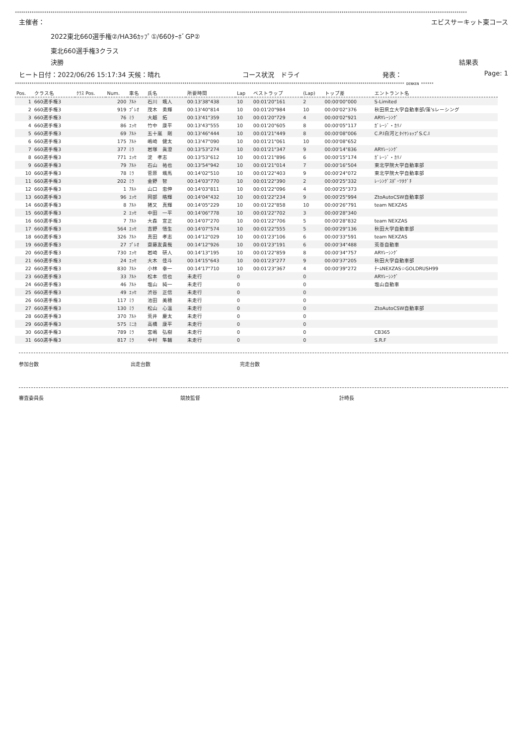************************************************************************************************************************************************************************************************************************
主催者： エビスサーキット東コース
2022東北660選手権②/HA36ｶｯﾌﾟ①/660ﾀｰﾎﾞGP②
東北660選手権3クラス
決勝 結果表
ヒート日付：2022/06/26 15:17:34 天候：晴れ コース状況　ドライ 発表： Page: 1
****************************************************************************************************************************************************************************************** DENKEN ******
| Pos. | クラス名 | ｸﾗｽ Pos. | Num. | 車名 | 氏名 | 所要時間 | Lap | ベストラップ | (Lap) | トップ差 | エントラント名 |
| --- | --- | --- | --- | --- | --- | --- | --- | --- | --- | --- | --- |
| 1 | 660選手権3 | | 200 | ｱﾙﾄ | 石川 颯人 | 00:13'38"438 | 10 | 00:01'20"161 | 2 | 00:00'00"000 | S-Limited |
| 2 | 660選手権3 | | 919 | ﾌﾟﾚｵ | 茂木 勇輝 | 00:13'40"814 | 10 | 00:01'20"984 | 10 | 00:00'02"376 | 秋田県立大学自動車部/藻'sレーシング |
| 3 | 660選手権3 | | 76 | ﾐﾗ | 大越 拓 | 00:13'41"359 | 10 | 00:01'20"729 | 4 | 00:00'02"921 | ARYﾚｰｼﾝｸﾞ |
| 4 | 660選手権3 | | 86 | ｴｯｾ | 竹中 康平 | 00:13'43"555 | 10 | 00:01'20"605 | 8 | 00:00'05"117 | ｶﾞﾚｰｼﾞ・ｶﾘﾉ |
| 5 | 660選手権3 | | 69 | ｱﾙﾄ | 五十嵐 剛 | 00:13'46"444 | 10 | 00:01'21"449 | 8 | 00:00'08"006 | C.P.I白河とﾀｲﾔｼｮｯﾌﾟS.C.I |
| 6 | 660選手権3 | | 175 | ｱﾙﾄ | 嶋崎 健太 | 00:13'47"090 | 10 | 00:01'21"061 | 10 | 00:00'08"652 | |
| 7 | 660選手権3 | | 377 | ﾐﾗ | 岩塚 眞澄 | 00:13'53"274 | 10 | 00:01'21"347 | 9 | 00:00'14"836 | ARYﾚｰｼﾝｸﾞ |
| 8 | 660選手権3 | | 771 | ｴｯｾ | 淀 孝志 | 00:13'53"612 | 10 | 00:01'21"896 | 6 | 00:00'15"174 | ｶﾞﾚｰｼﾞ・ｶﾘﾉ |
| 9 | 660選手権3 | | 79 | ｱﾙﾄ | 石山 祐也 | 00:13'54"942 | 10 | 00:01'21"014 | 7 | 00:00'16"504 | 東北学院大学自動車部 |
| 10 | 660選手権3 | | 78 | ﾐﾗ | 菅原 颯馬 | 00:14'02"510 | 10 | 00:01'22"403 | 9 | 00:00'24"072 | 東北学院大学自動車部 |
| 11 | 660選手権3 | | 202 | ﾐﾗ | 金野 智 | 00:14'03"770 | 10 | 00:01'22"390 | 2 | 00:00'25"332 | ﾚｰｼﾝｸﾞｽﾎﾟｰﾂﾀｸﾞﾁ |
| 12 | 660選手権3 | | 1 | ｱﾙﾄ | 山口 忠伸 | 00:14'03"811 | 10 | 00:01'22"096 | 4 | 00:00'25"373 | |
| 13 | 660選手権3 | | 96 | ｴｯｾ | 岡部 皓輝 | 00:14'04"432 | 10 | 00:01'22"234 | 9 | 00:00'25"994 | ZtoAutoCSW自動車部 |
| 14 | 660選手権3 | | 8 | ｱﾙﾄ | 猪又 真輝 | 00:14'05"229 | 10 | 00:01'22"858 | 10 | 00:00'26"791 | team NEXZAS |
| 15 | 660選手権3 | | 2 | ｴｯｾ | 中田 一平 | 00:14'06"778 | 10 | 00:01'22"702 | 3 | 00:00'28"340 | |
| 16 | 660選手権3 | | 7 | ｱﾙﾄ | 大森 宣正 | 00:14'07"270 | 10 | 00:01'22"706 | 5 | 00:00'28"832 | team NEXZAS |
| 17 | 660選手権3 | | 564 | ｴｯｾ | 吉野 悟生 | 00:14'07"574 | 10 | 00:01'22"555 | 5 | 00:00'29"136 | 秋田大学自動車部 |
| 18 | 660選手権3 | | 326 | ｱﾙﾄ | 真田 孝志 | 00:14'12"029 | 10 | 00:01'23"106 | 6 | 00:00'33"591 | team NEXZAS |
| 19 | 660選手権3 | | 27 | ﾌﾟﾚｵ | 齋藤友貴哉 | 00:14'12"926 | 10 | 00:01'23"191 | 6 | 00:00'34"488 | 荒巻自動車 |
| 20 | 660選手権3 | | 730 | ｴｯｾ | 岩崎 研人 | 00:14'13"195 | 10 | 00:01'22"859 | 8 | 00:00'34"757 | ARYﾚｰｼﾝｸﾞ |
| 21 | 660選手権3 | | 24 | ｴｯｾ | 大木 佳斗 | 00:14'15"643 | 10 | 00:01'23"277 | 9 | 00:00'37"205 | 秋田大学自動車部 |
| 22 | 660選手権3 | | 830 | ｱﾙﾄ | 小林 幸一 | 00:14'17"710 | 10 | 00:01'23"367 | 4 | 00:00'39"272 | ﾁｰﾑNEXZAS☆GOLDRUSH99 |
| 23 | 660選手権3 | | 33 | ｱﾙﾄ | 松本 信也 | 未走行 | 0 | | 0 | | ARYﾚｰｼﾝｸﾞ |
| 24 | 660選手権3 | | 46 | ｱﾙﾄ | 塩山 純一 | 未走行 | 0 | | 0 | | 塩山自動車 |
| 25 | 660選手権3 | | 49 | ｴｯｾ | 渋谷 正信 | 未走行 | 0 | | 0 | | |
| 26 | 660選手権3 | | 117 | ﾐﾗ | 池田 美穂 | 未走行 | 0 | | 0 | | |
| 27 | 660選手権3 | | 130 | ﾐﾗ | 松山 心温 | 未走行 | 0 | | 0 | | ZtoAutoCSW自動車部 |
| 28 | 660選手権3 | | 370 | ｱﾙﾄ | 荒井 慶太 | 未走行 | 0 | | 0 | | |
| 29 | 660選手権3 | | 575 | ﾐﾆｶ | 高橋 康平 | 未走行 | 0 | | 0 | | |
| 30 | 660選手権3 | | 789 | ﾐﾗ | 宮嶋 弘樹 | 未走行 | 0 | | 0 | | CB365 |
| 31 | 660選手権3 | | 817 | ﾐﾗ | 中村 隼輔 | 未走行 | 0 | | 0 | | S.R.F |
参加台数 出走台数 完走台数
審査委員長 競技監督 計時長